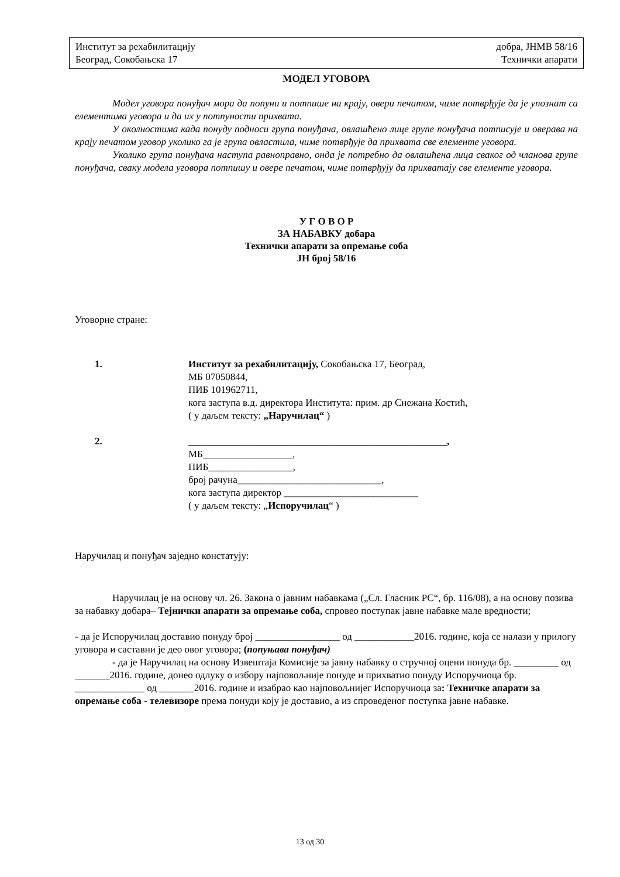Институт за рехабилитацију добра, ЈНМВ 58/16
Београд, Сокобањска 17 Технички апарати
МОДЕЛ УГОВОРА
Модел уговора понуђач мора да попуни и потпише на крају, овери печатом, чиме потврђује да је упознат са елементима уговора и да их у потпуности прихвата.
У околностима када понуду подноси група понуђача, овлашћено лице групе понуђача потписује и оверава на крају печатом уговор уколико га је група овластила, чиме потврђује да прихвата све елементе уговора.
Уколико група понуђача наступа равноправно, онда је потребно да овлашћена лица сваког од чланова групе понуђача, сваку модела уговора потпишу и овере печатом, чиме потврђују да прихватају све елементе уговора.
У Г О В О Р
ЗА НАБАВКУ добара
Технички апарати за опремање соба
ЈН број 58/16
Уговорне стране:
1. Институт за рехабилитацију, Сокобањска 17, Београд,
МБ 07050844,
ПИБ 101962711,
кога заступа в.д. директора Института: прим. др Снежана Костић,
( у даљем тексту: „Наручилац“ )
2. ____________________________________________________,
МБ__________________,
ПИБ_________________,
број рачуна_____________________________,
кога заступа директор ___________________________
( у даљем тексту: „Испоручилац“ )
Наручилац и понуђач заједно констатују:
Наручилац је на основу чл. 26. Закона о јавним набавкама („Сл. Гласник РС“, бр. 116/08), а на основу позива за набавку добара– Тејнички апарати за опремање соба, спровео поступак јавне набавке мале вредности;
- да је Испоручилац доставио понуду број _________________ од ____________2016. године, која се налази у прилогу уговора и саставни је део овог уговора; (попуњава понуђач)
- да је Наручилац на основу Извештаја Комисије за јавну набавку о стручној оцени понуда бр. _________ од _______2016. године, донео одлуку о избору најповољније понуде и прихватио понуду Испоручиоца бр. ______________ од _______2016. године и изабрао као најповољнијег Испоручиоца за: Техничке апарати за опремање соба - телевизоре према понуди коју је доставио, а из спроведеног поступка јавне набавке.
13 од 30